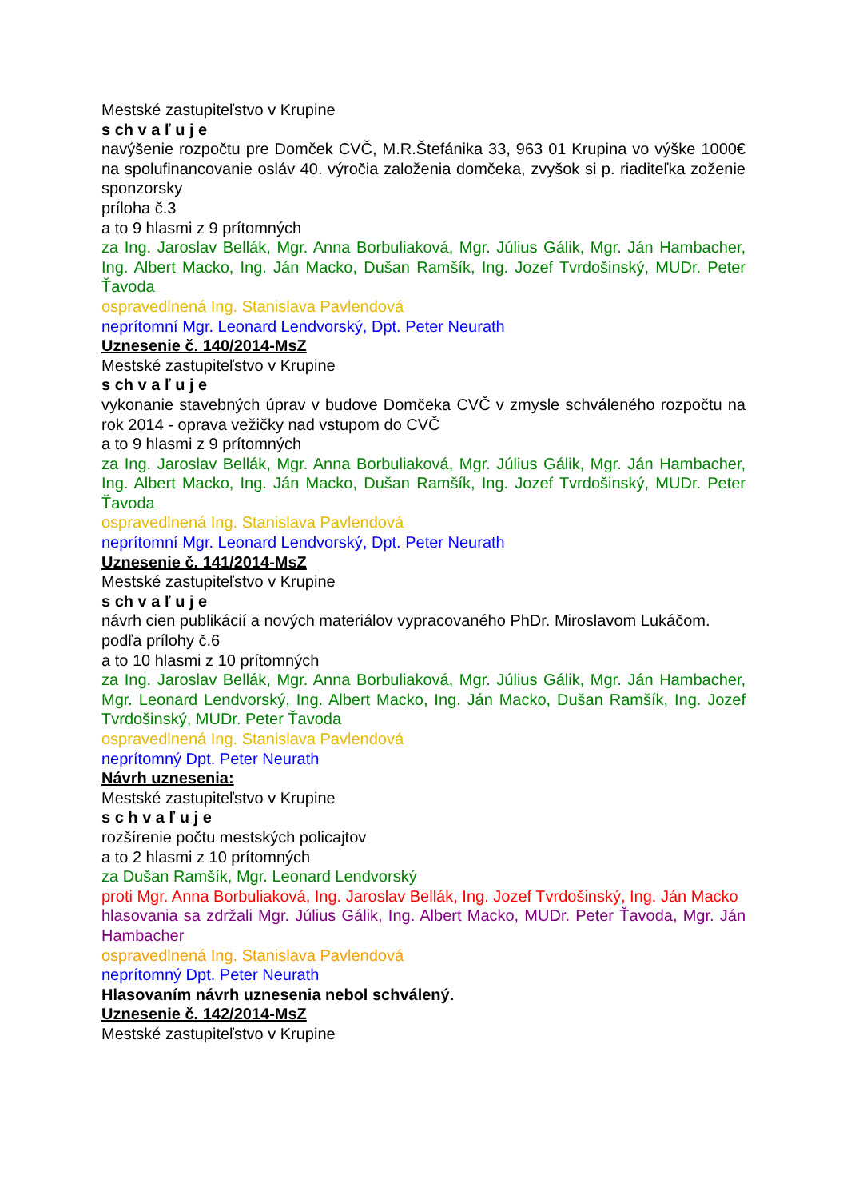Mestské zastupiteľstvo v Krupine
s ch v a ľ u j e
navýšenie rozpočtu pre Domček CVČ, M.R.Štefánika 33, 963 01 Krupina vo výške 1000€ na spolufinancovanie osláv 40. výročia založenia domčeka, zvyšok si p. riaditeľka zoženie sponzorsky
príloha č.3
a to 9 hlasmi z 9 prítomných
za Ing. Jaroslav Bellák, Mgr. Anna Borbuliaková, Mgr. Július Gálik, Mgr. Ján Hambacher, Ing. Albert Macko, Ing. Ján Macko, Dušan Ramšík, Ing. Jozef Tvrdošinský, MUDr. Peter Ťavoda
ospravedlnená Ing. Stanislava Pavlendová
neprítomní Mgr. Leonard Lendvorský, Dpt. Peter Neurath
Uznesenie č. 140/2014-MsZ
Mestské zastupiteľstvo v Krupine
s ch v a ľ u j e
vykonanie stavebných úprav v budove Domčeka CVČ v zmysle schváleného rozpočtu na rok 2014 - oprava vežičky nad vstupom do CVČ
a to 9 hlasmi z 9 prítomných
za Ing. Jaroslav Bellák, Mgr. Anna Borbuliaková, Mgr. Július Gálik, Mgr. Ján Hambacher, Ing. Albert Macko, Ing. Ján Macko, Dušan Ramšík, Ing. Jozef Tvrdošinský, MUDr. Peter Ťavoda
ospravedlnená Ing. Stanislava Pavlendová
neprítomní Mgr. Leonard Lendvorský, Dpt. Peter Neurath
Uznesenie č. 141/2014-MsZ
Mestské zastupiteľstvo v Krupine
s ch v a ľ u j e
návrh cien publikácií a nových materiálov vypracovaného PhDr. Miroslavom Lukáčom.
podľa prílohy č.6
a to 10 hlasmi z 10 prítomných
za Ing. Jaroslav Bellák, Mgr. Anna Borbuliaková, Mgr. Július Gálik, Mgr. Ján Hambacher, Mgr. Leonard Lendvorský, Ing. Albert Macko, Ing. Ján Macko, Dušan Ramšík, Ing. Jozef Tvrdošinský, MUDr. Peter Ťavoda
ospravedlnená Ing. Stanislava Pavlendová
neprítomný Dpt. Peter Neurath
Návrh uznesenia:
Mestské zastupiteľstvo v Krupine
s c h v a ľ u j e
rozšírenie počtu mestských policajtov
a to 2 hlasmi z 10 prítomných
za Dušan Ramšík, Mgr. Leonard Lendvorský
proti Mgr. Anna Borbuliaková, Ing. Jaroslav Bellák, Ing. Jozef Tvrdošinský, Ing. Ján Macko
hlasovania sa zdržali Mgr. Július Gálik, Ing. Albert Macko, MUDr. Peter Ťavoda, Mgr. Ján Hambacher
ospravedlnená Ing. Stanislava Pavlendová
neprítomný Dpt. Peter Neurath
Hlasovaním návrh uznesenia nebol schválený.
Uznesenie č. 142/2014-MsZ
Mestské zastupiteľstvo v Krupine